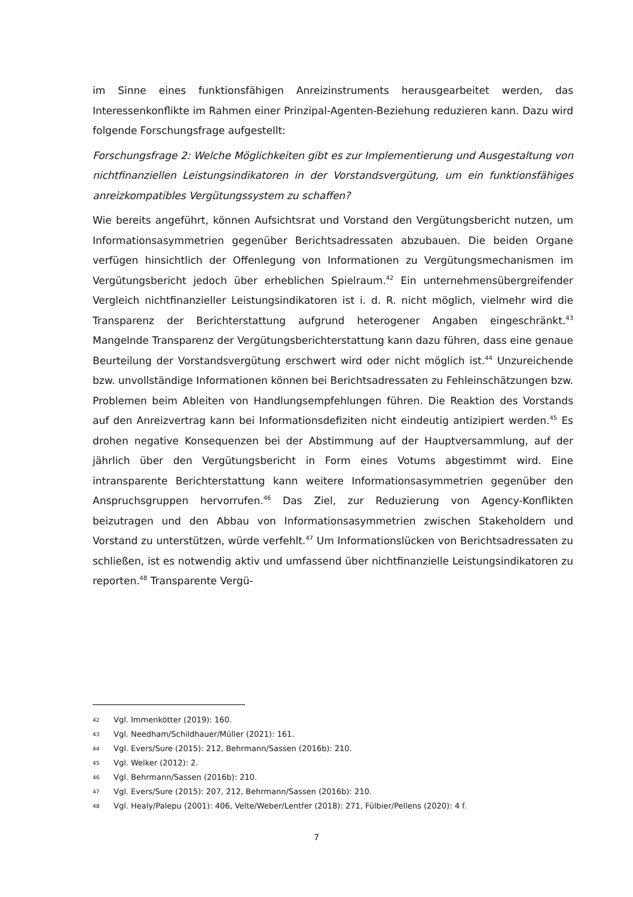im Sinne eines funktionsfähigen Anreizinstruments herausgearbeitet werden, das Interessenkonflikte im Rahmen einer Prinzipal-Agenten-Beziehung reduzieren kann. Dazu wird folgende Forschungsfrage aufgestellt:
Forschungsfrage 2: Welche Möglichkeiten gibt es zur Implementierung und Ausgestaltung von nichtfinanziellen Leistungsindikatoren in der Vorstandsvergütung, um ein funktionsfähiges anreizkompatibles Vergütungssystem zu schaffen?
Wie bereits angeführt, können Aufsichtsrat und Vorstand den Vergütungsbericht nutzen, um Informationsasymmetrien gegenüber Berichtsadressaten abzubauen. Die beiden Organe verfügen hinsichtlich der Offenlegung von Informationen zu Vergütungsmechanismen im Vergütungsbericht jedoch über erheblichen Spielraum.<sup>42</sup> Ein unternehmensübergreifender Vergleich nichtfinanzieller Leistungsindikatoren ist i. d. R. nicht möglich, vielmehr wird die Transparenz der Berichterstattung aufgrund heterogener Angaben eingeschränkt.<sup>43</sup> Mangelnde Transparenz der Vergütungsberichterstattung kann dazu führen, dass eine genaue Beurteilung der Vorstandsvergütung erschwert wird oder nicht möglich ist.<sup>44</sup> Unzureichende bzw. unvollständige Informationen können bei Berichtsadressaten zu Fehleinschätzungen bzw. Problemen beim Ableiten von Handlungsempfehlungen führen. Die Reaktion des Vorstands auf den Anreizvertrag kann bei Informationsdefiziten nicht eindeutig antizipiert werden.<sup>45</sup> Es drohen negative Konsequenzen bei der Abstimmung auf der Hauptversammlung, auf der jährlich über den Vergütungsbericht in Form eines Votums abgestimmt wird. Eine intransparente Berichterstattung kann weitere Informationsasymmetrien gegenüber den Anspruchsgruppen hervorrufen.<sup>46</sup> Das Ziel, zur Reduzierung von Agency-Konflikten beizutragen und den Abbau von Informationsasymmetrien zwischen Stakeholdern und Vorstand zu unterstützen, würde verfehlt.<sup>47</sup> Um Informationslücken von Berichtsadressaten zu schließen, ist es notwendig aktiv und umfassend über nichtfinanzielle Leistungsindikatoren zu reporten.<sup>48</sup> Transparente Vergü-
42 Vgl. Immenkötter (2019): 160.
43 Vgl. Needham/Schildhauer/Müller (2021): 161.
44 Vgl. Evers/Sure (2015): 212, Behrmann/Sassen (2016b): 210.
45 Vgl. Welker (2012): 2.
46 Vgl. Behrmann/Sassen (2016b): 210.
47 Vgl. Evers/Sure (2015): 207, 212, Behrmann/Sassen (2016b): 210.
48 Vgl. Healy/Palepu (2001): 406, Velte/Weber/Lentfer (2018): 271, Fülbier/Pellens (2020): 4 f.
7